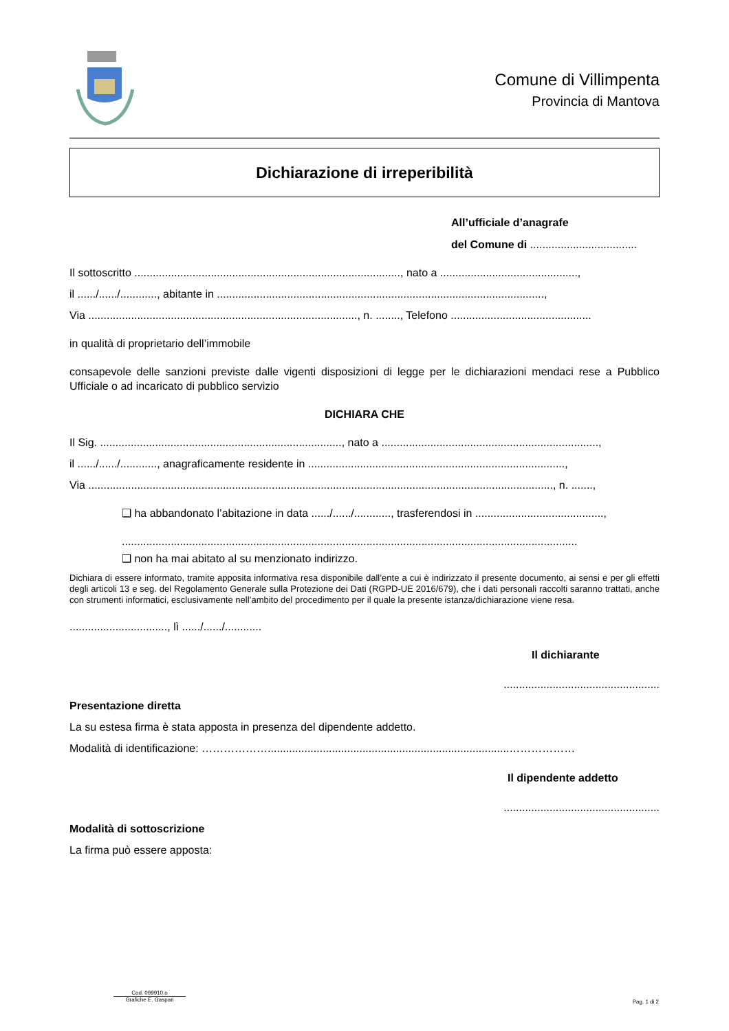Comune di Villimpenta
Provincia di Mantova
Dichiarazione di irreperibilità
All’ufficiale d’anagrafe
del Comune di ...................................
Il sottoscritto ......................................................................................., nato a .............................................,
il ....../....../............, abitante in ...........................................................................................................,
Via ........................................................................................, n. ........, Telefono ..............................................
in qualità di proprietario dell’immobile
consapevole delle sanzioni previste dalle vigenti disposizioni di legge per le dichiarazioni mendaci rese a Pubblico Ufficiale o ad incaricato di pubblico servizio
DICHIARA CHE
Il Sig. ..............................................................................., nato a .......................................................................,
il ....../....../............, anagraficamente residente in ....................................................................................,
Via ........................................................................................................................................................, n. .......,
❑ ha abbandonato l’abitazione in data ....../....../............, trasferendosi in ..........................................,
.....................................................................................................................................................
❑ non ha mai abitato al su menzionato indirizzo.
Dichiara di essere informato, tramite apposita informativa resa disponibile dall’ente a cui è indirizzato il presente documento, ai sensi e per gli effetti degli articoli 13 e seg. del Regolamento Generale sulla Protezione dei Dati (RGPD-UE 2016/679), che i dati personali raccolti saranno trattati, anche con strumenti informatici, esclusivamente nell’ambito del procedimento per il quale la presente istanza/dichiarazione viene resa.
................................, lì ....../....../............
Il dichiarante
...................................................
Presentazione diretta
La su estesa firma è stata apposta in presenza del dipendente addetto.
Modalità di identificazione: ………………...............................................................................………………
Il dipendente addetto
...................................................
Modalità di sottoscrizione
La firma può essere apposta:
Cod. 099910.o
Grafiche E. Gaspari
Pag. 1 di 2